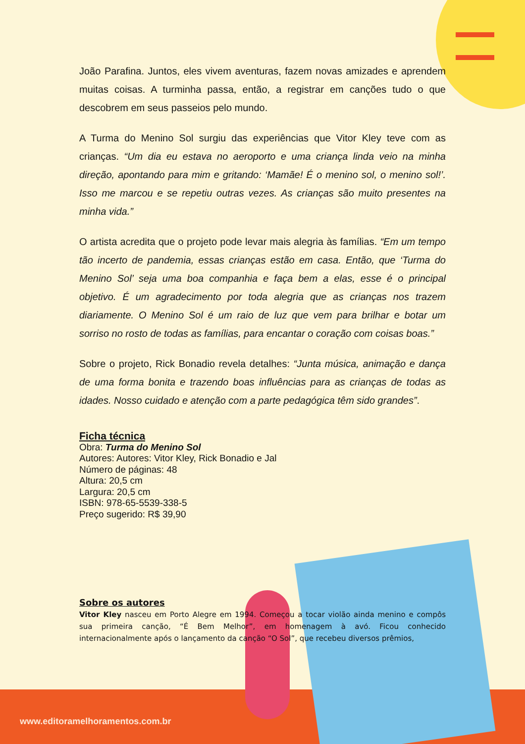João Parafina. Juntos, eles vivem aventuras, fazem novas amizades e aprendem muitas coisas. A turminha passa, então, a registrar em canções tudo o que descobrem em seus passeios pelo mundo.
A Turma do Menino Sol surgiu das experiências que Vitor Kley teve com as crianças. “Um dia eu estava no aeroporto e uma criança linda veio na minha direção, apontando para mim e gritando: ‘Mamãe! É o menino sol, o menino sol!’. Isso me marcou e se repetiu outras vezes. As crianças são muito presentes na minha vida.”
O artista acredita que o projeto pode levar mais alegria às famílias. “Em um tempo tão incerto de pandemia, essas crianças estão em casa. Então, que ‘Turma do Menino Sol’ seja uma boa companhia e faça bem a elas, esse é o principal objetivo. É um agradecimento por toda alegria que as crianças nos trazem diariamente. O Menino Sol é um raio de luz que vem para brilhar e botar um sorriso no rosto de todas as famílias, para encantar o coração com coisas boas.”
Sobre o projeto, Rick Bonadio revela detalhes: “Junta música, animação e dança de uma forma bonita e trazendo boas influências para as crianças de todas as idades. Nosso cuidado e atenção com a parte pedagógica têm sido grandes”.
Ficha técnica
Obra: Turma do Menino Sol
Autores: Autores: Vitor Kley, Rick Bonadio e Jal
Número de páginas: 48
Altura: 20,5 cm
Largura: 20,5 cm
ISBN: 978-65-5539-338-5
Preço sugerido: R$ 39,90
Sobre os autores
Vitor Kley nasceu em Porto Alegre em 1994. Começou a tocar violão ainda menino e compôs sua primeira canção, “É Bem Melhor”, em homenagem à avó. Ficou conhecido internacionalmente após o lançamento da canção “O Sol”, que recebeu diversos prêmios,
www.editoramelhoramentos.com.br